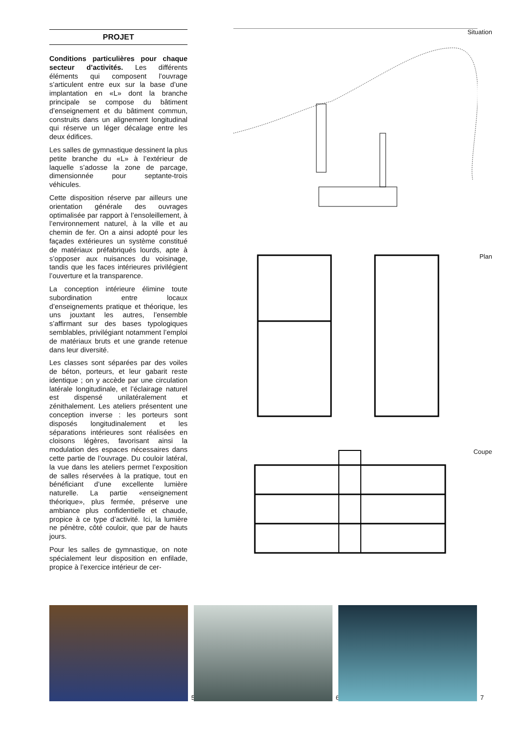PROJET
Conditions particulières pour chaque secteur d’activités. Les différents éléments qui composent l’ouvrage s’articulent entre eux sur la base d’une implantation en «L» dont la branche principale se compose du bâtiment d’enseignement et du bâtiment commun, construits dans un alignement longitudinal qui réserve un léger décalage entre les deux édifices.
Les salles de gymnastique dessinent la plus petite branche du «L» à l’extérieur de laquelle s’adosse la zone de parcage, dimensionnée pour septante-trois véhicules.
Cette disposition réserve par ailleurs une orientation générale des ouvrages optimalisée par rapport à l’ensoleillement, à l’environnement naturel, à la ville et au chemin de fer. On a ainsi adopté pour les façades extérieures un système constitué de matériaux préfabriqués lourds, apte à s’opposer aux nuisances du voisinage, tandis que les faces intérieures privilégient l’ouverture et la transparence.
La conception intérieure élimine toute subordination entre locaux d’enseignements pratique et théorique, les uns jouxtant les autres, l’ensemble s’affirmant sur des bases typologiques semblables, privilégiant notamment l’emploi de matériaux bruts et une grande retenue dans leur diversité.
Les classes sont séparées par des voiles de béton, porteurs, et leur gabarit reste identique ; on y accède par une circulation latérale longitudinale, et l’éclairage naturel est dispensé unilatéralement et zénithalement. Les ateliers présentent une conception inverse : les porteurs sont disposés longitudinalement et les séparations intérieures sont réalisées en cloisons légères, favorisant ainsi la modulation des espaces nécessaires dans cette partie de l’ouvrage. Du couloir latéral, la vue dans les ateliers permet l’exposition de salles réservées à la pratique, tout en bénéficiant d’une excellente lumière naturelle. La partie «enseignement théorique», plus fermée, préserve une ambiance plus confidentielle et chaude, propice à ce type d’activité. Ici, la lumière ne pénètre, côté couloir, que par de hauts jours.
Pour les salles de gymnastique, on note spécialement leur disposition en enfilade, propice à l’exercice intérieur de cer-
Situation
Plan
Coupe
5
6
7